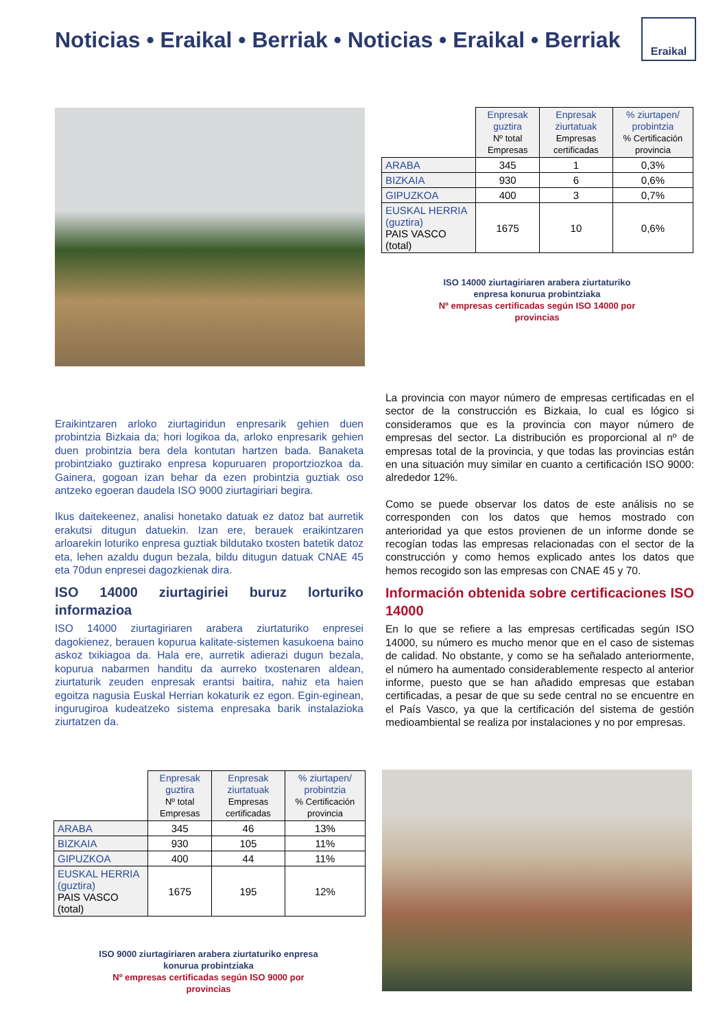Noticias • Eraikal • Berriak • Noticias • Eraikal • Berriak
Eraikal
| | Enpresak guztira Nº total Empresas | Enpresak ziurtatuak Empresas certificadas | % ziurtapen/ probintzia % Certificación provincia |
| --- | --- | --- | --- |
| ARABA | 345 | 1 | 0,3% |
| BIZKAIA | 930 | 6 | 0,6% |
| GIPUZKOA | 400 | 3 | 0,7% |
| EUSKAL HERRIA (guztira) PAIS VASCO (total) | 1675 | 10 | 0,6% |
ISO 14000 ziurtagiriaren arabera ziurtaturiko enpresa konurua probintziaka
Nº empresas certificadas según ISO 14000 por provincias
Eraikintzaren arloko ziurtagiridun enpresarik gehien duen probintzia Bizkaia da; hori logikoa da, arloko enpresarik gehien duen probintzia bera dela kontutan hartzen bada. Banaketa probintziako guztirako enpresa kopuruaren proportziozkoa da. Gainera, gogoan izan behar da ezen probintzia guztiak oso antzeko egoeran daudela ISO 9000 ziurtagiriari begira.
Ikus daitekeenez, analisi honetako datuak ez datoz bat aurretik erakutsi ditugun datuekin. Izan ere, berauek eraikintzaren arloarekin loturiko enpresa guztiak bildutako txosten batetik datoz eta, lehen azaldu dugun bezala, bildu ditugun datuak CNAE 45 eta 70dun enpresei dagozkienak dira.
ISO 14000 ziurtagiriei buruz lorturiko informazioa
ISO 14000 ziurtagiriaren arabera ziurtaturiko enpresei dagokienez, berauen kopurua kalitate-sistemen kasukoena baino askoz txikiagoa da. Hala ere, aurretik adierazi dugun bezala, kopurua nabarmen handitu da aurreko txostenaren aldean, ziurtaturik zeuden enpresak erantsi baitira, nahiz eta haien egoitza nagusia Euskal Herrian kokaturik ez egon. Egin-eginean, ingurugiroa kudeatzeko sistema enpresaka barik instalazioka ziurtatzen da.
La provincia con mayor número de empresas certificadas en el sector de la construcción es Bizkaia, lo cual es lógico si consideramos que es la provincia con mayor número de empresas del sector. La distribución es proporcional al nº de empresas total de la provincia, y que todas las provincias están en una situación muy similar en cuanto a certificación ISO 9000: alrededor 12%.
Como se puede observar los datos de este análisis no se corresponden con los datos que hemos mostrado con anterioridad ya que estos provienen de un informe donde se recogían todas las empresas relacionadas con el sector de la construcción y como hemos explicado antes los datos que hemos recogido son las empresas con CNAE 45 y 70.
Información obtenida sobre certificaciones ISO 14000
En lo que se refiere a las empresas certificadas según ISO 14000, su número es mucho menor que en el caso de sistemas de calidad. No obstante, y como se ha señalado anteriormente, el número ha aumentado considerablemente respecto al anterior informe, puesto que se han añadido empresas que estaban certificadas, a pesar de que su sede central no se encuentre en el País Vasco, ya que la certificación del sistema de gestión medioambiental se realiza por instalaciones y no por empresas.
| | Enpresak guztira Nº total Empresas | Enpresak ziurtatuak Empresas certificadas | % ziurtapen/ probintzia % Certificación provincia |
| --- | --- | --- | --- |
| ARABA | 345 | 46 | 13% |
| BIZKAIA | 930 | 105 | 11% |
| GIPUZKOA | 400 | 44 | 11% |
| EUSKAL HERRIA (guztira) PAIS VASCO (total) | 1675 | 195 | 12% |
ISO 9000 ziurtagiriaren arabera ziurtaturiko enpresa konurua probintziaka
Nº empresas certificadas según ISO 9000 por provincias